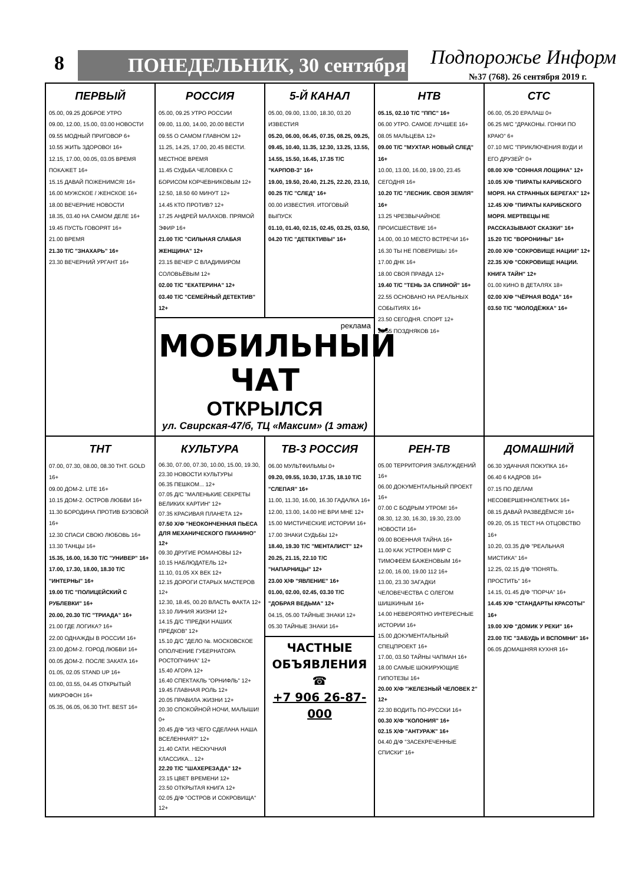8 ПОНЕДЕЛЬНИК, 30 сентября Подпорожье Информ
№37 (768). 26 сентября 2019 г.
| ПЕРВЫЙ 05.00, 09.25 ДОБРОЕ УТРО 09.00, 12.00, 15.00, 03.00 НОВОСТИ 09.55 МОДНЫЙ ПРИГОВОР 6+ 10.55 ЖИТЬ ЗДОРОВО! 16+ 12.15, 17.00, 00.05, 03.05 ВРЕМЯ ПОКАЖЕТ 16+ 15.15 ДАВАЙ ПОЖЕНИМСЯ! 16+ 16.00 МУЖСКОЕ / ЖЕНСКОЕ 16+ 18.00 ВЕЧЕРНИЕ НОВОСТИ 18.35, 03.40 НА САМОМ ДЕЛЕ 16+ 19.45 ПУСТЬ ГОВОРЯТ 16+ 21.00 ВРЕМЯ 21.30 Т/С "ЗНАХАРЬ" 16+ 23.30 ВЕЧЕРНИЙ УРГАНТ 16+ | РОССИЯ 05.00, 09.25 УТРО РОССИИ 09.00, 11.00, 14.00, 20.00 ВЕСТИ 09.55 О САМОМ ГЛАВНОМ 12+ 11.25, 14.25, 17.00, 20.45 ВЕСТИ. МЕСТНОЕ ВРЕМЯ 11.45 СУДЬБА ЧЕЛОВЕКА С БОРИСОМ КОРЧЕВНИКОВЫМ 12+ 12.50, 18.50 60 МИНУТ 12+ 14.45 КТО ПРОТИВ? 12+ 17.25 АНДРЕЙ МАЛАХОВ. ПРЯМОЙ ЭФИР 16+ 21.00 Т/С "СИЛЬНАЯ СЛАБАЯ ЖЕНЩИНА" 12+ 23.15 ВЕЧЕР С ВЛАДИМИРОМ СОЛОВЬЁВЫМ 12+ 02.00 Т/С "ЕКАТЕРИНА" 12+ 03.40 Т/С "СЕМЕЙНЫЙ ДЕТЕКТИВ" 12+ | 5-Й КАНАЛ 05.00, 09.00, 13.00, 18.30, 03.20 ИЗВЕСТИЯ 05.20, 06.00, 06.45, 07.35, 08.25, 09.25, 09.45, 10.40, 11.35, 12.30, 13.25, 13.55, 14.55, 15.50, 16.45, 17.35 Т/С "КАРПОВ-3" 16+ 19.00, 19.50, 20.40, 21.25, 22.20, 23.10, 00.25 Т/С "СЛЕД" 16+ 00.00 ИЗВЕСТИЯ. ИТОГОВЫЙ ВЫПУСК 01.10, 01.40, 02.15, 02.45, 03.25, 03.50, 04.20 Т/С "ДЕТЕКТИВЫ" 16+ | НТВ 05.15, 02.10 Т/С "ППС" 16+ 06.00 УТРО. САМОЕ ЛУЧШЕЕ 16+ 08.05 МАЛЬЦЕВА 12+ 09.00 Т/С "МУХТАР. НОВЫЙ СЛЕД" 16+ 10.00, 13.00, 16.00, 19.00, 23.45 СЕГОДНЯ 16+ 10.20 Т/С "ЛЕСНИК. СВОЯ ЗЕМЛЯ" 16+ 13.25 ЧРЕЗВЫЧАЙНОЕ ПРОИСШЕСТВИЕ 16+ 14.00, 00.10 МЕСТО ВСТРЕЧИ 16+ 16.30 ТЫ НЕ ПОВЕРИШЬ! 16+ 17.00 ДНК 16+ 18.00 СВОЯ ПРАВДА 12+ 19.40 Т/С "ТЕНЬ ЗА СПИНОЙ" 16+ 22.55 ОСНОВАНО НА РЕАЛЬНЫХ СОБЫТИЯХ 16+ 23.50 СЕГОДНЯ. СПОРТ 12+ 23.55 ПОЗДНЯКОВ 16+ | СТС 06.00, 05.20 ЕРАЛАШ 0+ 06.25 М/С "ДРАКОНЫ. ГОНКИ ПО КРАЮ" 6+ 07.10 М/С "ПРИКЛЮЧЕНИЯ ВУДИ И ЕГО ДРУЗЕЙ" 0+ 08.00 Х/Ф "СОННАЯ ЛОЩИНА" 12+ 10.05 Х/Ф "ПИРАТЫ КАРИБСКОГО МОРЯ. НА СТРАННЫХ БЕРЕГАХ" 12+ 12.45 Х/Ф "ПИРАТЫ КАРИБСКОГО МОРЯ. МЕРТВЕЦЫ НЕ РАССКАЗЫВАЮТ СКАЗКИ" 16+ 15.20 Т/С "ВОРОНИНЫ" 16+ 20.00 Х/Ф "СОКРОВИЩЕ НАЦИИ" 12+ 22.35 Х/Ф "СОКРОВИЩЕ НАЦИИ. КНИГА ТАЙН" 12+ 01.00 КИНО В ДЕТАЛЯХ 18+ 02.00 Х/Ф "ЧЁРНАЯ ВОДА" 16+ 03.50 Т/С "МОЛОДЁЖКА" 16+ |
| | реклама МОБИЛЬНЫЙ ЧАТ ОТКРЫЛСЯ ул. Свирская-47/б, ТЦ «Максим» (1 этаж) | | | |
| ТНТ 07.00, 07.30, 08.00, 08.30 ТНТ. GOLD 16+ 09.00 ДОМ-2. LITE 16+ 10.15 ДОМ-2. ОСТРОВ ЛЮБВИ 16+ 11.30 БОРОДИНА ПРОТИВ БУЗОВОЙ 16+ 12.30 СПАСИ СВОЮ ЛЮБОВЬ 16+ 13.30 ТАНЦЫ 16+ 15.35, 16.00, 16.30 Т/С "УНИВЕР" 16+ 17.00, 17.30, 18.00, 18.30 Т/С "ИНТЕРНЫ" 16+ 19.00 Т/С "ПОЛИЦЕЙСКИЙ С РУБЛЕВКИ" 16+ 20.00, 20.30 Т/С "ТРИАДА" 16+ 21.00 ГДЕ ЛОГИКА? 16+ 22.00 ОДНАЖДЫ В РОССИИ 16+ 23.00 ДОМ-2. ГОРОД ЛЮБВИ 16+ 00.05 ДОМ-2. ПОСЛЕ ЗАКАТА 16+ 01.05, 02.05 STAND UP 16+ 03.00, 03.55, 04.45 ОТКРЫТЫЙ МИКРОФОН 16+ 05.35, 06.05, 06.30 ТНТ. BEST 16+ | КУЛЬТУРА 06.30, 07.00, 07.30, 10.00, 15.00, 19.30, 23.30 НОВОСТИ КУЛЬТУРЫ 06.35 ПЕШКОМ... 12+ 07.05 Д/С "МАЛЕНЬКИЕ СЕКРЕТЫ ВЕЛИКИХ КАРТИН" 12+ 07.35 КРАСИВАЯ ПЛАНЕТА 12+ 07.50 Х/Ф "НЕОКОНЧЕННАЯ ПЬЕСА ДЛЯ МЕХАНИЧЕСКОГО ПИАНИНО" 12+ 09.30 ДРУГИЕ РОМАНОВЫ 12+ 10.15 НАБЛЮДАТЕЛЬ 12+ 11.10, 01.05 ХХ ВЕК 12+ 12.15 ДОРОГИ СТАРЫХ МАСТЕРОВ 12+ 12.30, 18.45, 00.20 ВЛАСТЬ ФАКТА 12+ 13.10 ЛИНИЯ ЖИЗНИ 12+ 14.15 Д/С "ПРЕДКИ НАШИХ ПРЕДКОВ" 12+ 15.10 Д/С "ДЕЛО №. МОСКОВСКОЕ ОПОЛЧЕНИЕ ГУБЕРНАТОРА РОСТОПЧИНА" 12+ 15.40 АГОРА 12+ 16.40 СПЕКТАКЛЬ "ОРНИФЛЬ" 12+ 19.45 ГЛАВНАЯ РОЛЬ 12+ 20.05 ПРАВИЛА ЖИЗНИ 12+ 20.30 СПОКОЙНОЙ НОЧИ, МАЛЫШИ! 0+ 20.45 Д/Ф "ИЗ ЧЕГО СДЕЛАНА НАША ВСЕЛЕННАЯ?" 12+ 21.40 САТИ. НЕСКУЧНАЯ КЛАССИКА... 12+ 22.20 Т/С "ШАХЕРЕЗАДА" 12+ 23.15 ЦВЕТ ВРЕМЕНИ 12+ 23.50 ОТКРЫТАЯ КНИГА 12+ 02.05 Д/Ф "ОСТРОВ И СОКРОВИЩА" 12+ | ТВ-3 РОССИЯ 06.00 МУЛЬТФИЛЬМЫ 0+ 09.20, 09.55, 10.30, 17.35, 18.10 Т/С "СЛЕПАЯ" 16+ 11.00, 11.30, 16.00, 16.30 ГАДАЛКА 16+ 12.00, 13.00, 14.00 НЕ ВРИ МНЕ 12+ 15.00 МИСТИЧЕСКИЕ ИСТОРИИ 16+ 17.00 ЗНАКИ СУДЬБЫ 12+ 18.40, 19.30 Т/С "МЕНТАЛИСТ" 12+ 20.25, 21.15, 22.10 Т/С "НАПАРНИЦЫ" 12+ 23.00 Х/Ф "ЯВЛЕНИЕ" 16+ 01.00, 02.00, 02.45, 03.30 Т/С "ДОБРАЯ ВЕДЬМА" 12+ 04.15, 05.00 ТАЙНЫЕ ЗНАКИ 12+ 05.30 ТАЙНЫЕ ЗНАКИ 16+ ЧАСТНЫЕ ОБЪЯВЛЕНИЯ ☎ +7 906 26-87-000 | РЕН-ТВ 05.00 ТЕРРИТОРИЯ ЗАБЛУЖДЕНИЙ 16+ 06.00 ДОКУМЕНТАЛЬНЫЙ ПРОЕКТ 16+ 07.00 С БОДРЫМ УТРОМ! 16+ 08.30, 12.30, 16.30, 19.30, 23.00 НОВОСТИ 16+ 09.00 ВОЕННАЯ ТАЙНА 16+ 11.00 КАК УСТРОЕН МИР С ТИМОФЕЕМ БАЖЕНОВЫМ 16+ 12.00, 16.00, 19.00 112 16+ 13.00, 23.30 ЗАГАДКИ ЧЕЛОВЕЧЕСТВА С ОЛЕГОМ ШИШКИНЫМ 16+ 14.00 НЕВЕРОЯТНО ИНТЕРЕСНЫЕ ИСТОРИИ 16+ 15.00 ДОКУМЕНТАЛЬНЫЙ СПЕЦПРОЕКТ 16+ 17.00, 03.50 ТАЙНЫ ЧАПМАН 16+ 18.00 САМЫЕ ШОКИРУЮЩИЕ ГИПОТЕЗЫ 16+ 20.00 Х/Ф "ЖЕЛЕЗНЫЙ ЧЕЛОВЕК 2" 12+ 22.30 ВОДИТЬ ПО-РУССКИ 16+ 00.30 Х/Ф "КОЛОНИЯ" 16+ 02.15 Х/Ф "АНТУРАЖ" 16+ 04.40 Д/Ф "ЗАСЕКРЕЧЕННЫЕ СПИСКИ" 16+ | ДОМАШНИЙ 06.30 УДАЧНАЯ ПОКУПКА 16+ 06.40 6 КАДРОВ 16+ 07.15 ПО ДЕЛАМ НЕСОВЕРШЕННОЛЕТНИХ 16+ 08.15 ДАВАЙ РАЗВЕДЁМСЯ! 16+ 09.20, 05.15 ТЕСТ НА ОТЦОВСТВО 16+ 10.20, 03.35 Д/Ф "РЕАЛЬНАЯ МИСТИКА" 16+ 12.25, 02.15 Д/Ф "ПОНЯТЬ. ПРОСТИТЬ" 16+ 14.15, 01.45 Д/Ф "ПОРЧА" 16+ 14.45 Х/Ф "СТАНДАРТЫ КРАСОТЫ" 16+ 19.00 Х/Ф "ДОМИК У РЕКИ" 16+ 23.00 Т/С "ЗАБУДЬ И ВСПОМНИ" 16+ 06.05 ДОМАШНЯЯ КУХНЯ 16+ |